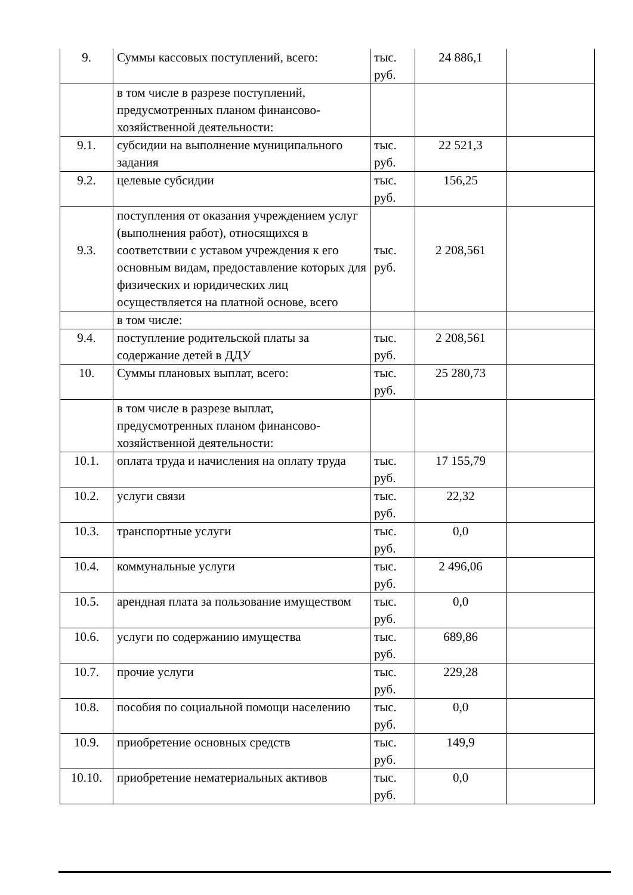| 9. | Суммы кассовых поступлений, всего: | тыс. руб. | 24 886,1 | |
| | в том числе в разрезе поступлений, предусмотренных планом финансово-хозяйственной деятельности: | | | |
| 9.1. | субсидии на выполнение муниципального задания | тыс. руб. | 22 521,3 | |
| 9.2. | целевые субсидии | тыс. руб. | 156,25 | |
| 9.3. | поступления от оказания учреждением услуг (выполнения работ), относящихся в соответствии с уставом учреждения к его основным видам, предоставление которых для физических и юридических лиц осуществляется на платной основе, всего | тыс. руб. | 2 208,561 | |
| | в том числе: | | | |
| 9.4. | поступление родительской платы за содержание детей в ДДУ | тыс. руб. | 2 208,561 | |
| 10. | Суммы плановых выплат, всего: | тыс. руб. | 25 280,73 | |
| | в том числе в разрезе выплат, предусмотренных планом финансово- хозяйственной деятельности: | | | |
| 10.1. | оплата труда и начисления на оплату труда | тыс. руб. | 17 155,79 | |
| 10.2. | услуги связи | тыс. руб. | 22,32 | |
| 10.3. | транспортные услуги | тыс. руб. | 0,0 | |
| 10.4. | коммунальные услуги | тыс. руб. | 2 496,06 | |
| 10.5. | арендная плата за пользование имуществом | тыс. руб. | 0,0 | |
| 10.6. | услуги по содержанию имущества | тыс. руб. | 689,86 | |
| 10.7. | прочие услуги | тыс. руб. | 229,28 | |
| 10.8. | пособия по социальной помощи населению | тыс. руб. | 0,0 | |
| 10.9. | приобретение основных средств | тыс. руб. | 149,9 | |
| 10.10. | приобретение нематериальных активов | тыс. руб. | 0,0 | |